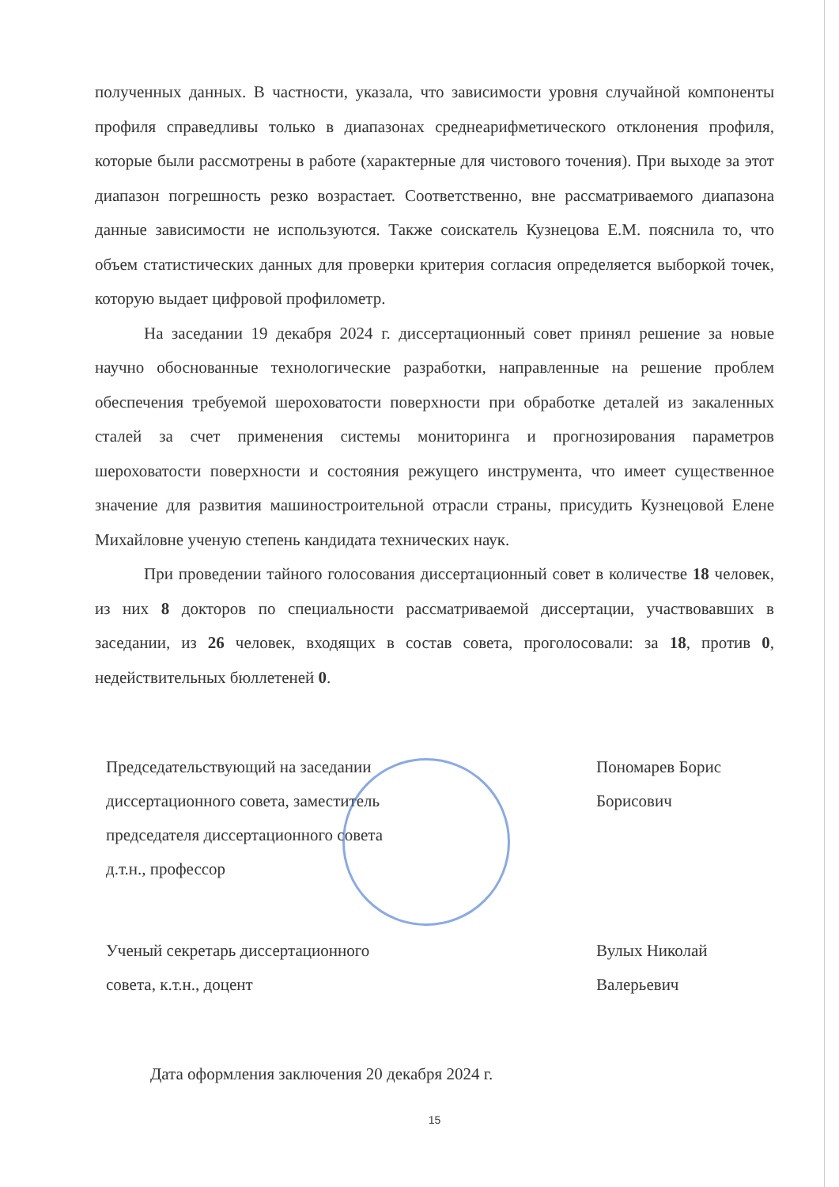полученных данных. В частности, указала, что зависимости уровня случайной компоненты профиля справедливы только в диапазонах среднеарифметического отклонения профиля, которые были рассмотрены в работе (характерные для чистового точения). При выходе за этот диапазон погрешность резко возрастает. Соответственно, вне рассматриваемого диапазона данные зависимости не используются. Также соискатель Кузнецова Е.М. пояснила то, что объем статистических данных для проверки критерия согласия определяется выборкой точек, которую выдает цифровой профилометр.
На заседании 19 декабря 2024 г. диссертационный совет принял решение за новые научно обоснованные технологические разработки, направленные на решение проблем обеспечения требуемой шероховатости поверхности при обработке деталей из закаленных сталей за счет применения системы мониторинга и прогнозирования параметров шероховатости поверхности и состояния режущего инструмента, что имеет существенное значение для развития машиностроительной отрасли страны, присудить Кузнецовой Елене Михайловне ученую степень кандидата технических наук.
При проведении тайного голосования диссертационный совет в количестве 18 человек, из них 8 докторов по специальности рассматриваемой диссертации, участвовавших в заседании, из 26 человек, входящих в состав совета, проголосовали: за 18, против 0, недействительных бюллетеней 0.
Председательствующий на заседании
диссертационного совета, заместитель
председателя диссертационного совета
д.т.н., профессор
Пономарев Борис
Борисович
Ученый секретарь диссертационного
совета, к.т.н., доцент
Вулых Николай
Валерьевич
Дата оформления заключения 20 декабря 2024 г.
15